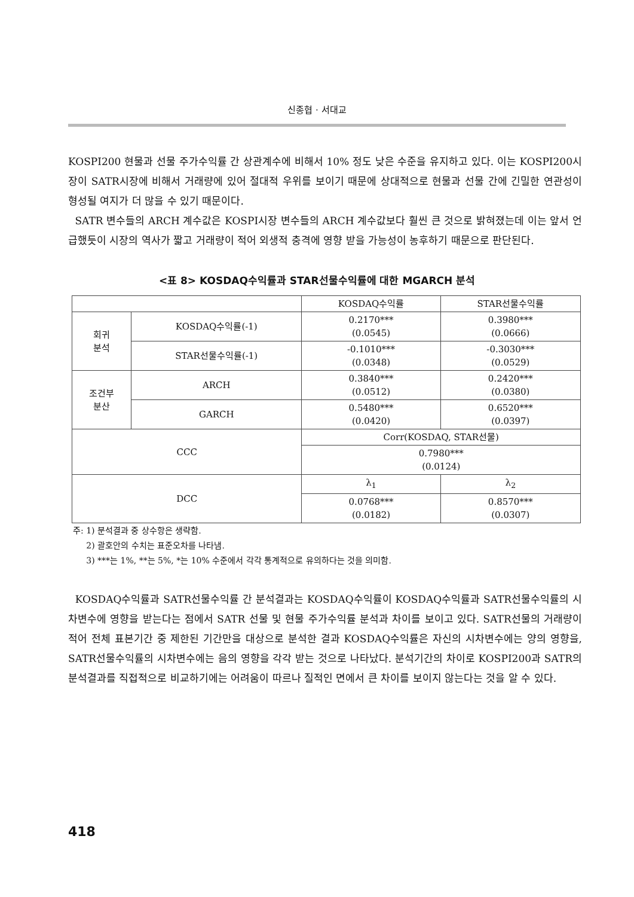신종협 · 서대교
KOSPI200 현물과 선물 주가수익률 간 상관계수에 비해서 10% 정도 낮은 수준을 유지하고 있다. 이는 KOSPI200시장이 SATR시장에 비해서 거래량에 있어 절대적 우위를 보이기 때문에 상대적으로 현물과 선물 간에 긴밀한 연관성이 형성될 여지가 더 많을 수 있기 때문이다.
SATR 변수들의 ARCH 계수값은 KOSPI시장 변수들의 ARCH 계수값보다 훨씬 큰 것으로 밝혀졌는데 이는 앞서 언급했듯이 시장의 역사가 짧고 거래량이 적어 외생적 충격에 영향 받을 가능성이 농후하기 때문으로 판단된다.
<표 8> KOSDAQ수익률과 STAR선물수익률에 대한 MGARCH 분석
| | | KOSDAQ수익률 | STAR선물수익률 |
| --- | --- | --- | --- |
| 회귀 분석 | KOSDAQ수익률(-1) | 0.2170*** (0.0545) | 0.3980*** (0.0666) |
| | STAR선물수익률(-1) | -0.1010*** (0.0348) | -0.3030*** (0.0529) |
| 조건부 분산 | ARCH | 0.3840*** (0.0512) | 0.2420*** (0.0380) |
| | GARCH | 0.5480*** (0.0420) | 0.6520*** (0.0397) |
| CCC | | Corr(KOSDAQ, STAR선물) | |
| | | 0.7980*** (0.0124) | |
| DCC | | λ<sub>1</sub> | λ<sub>2</sub> |
| | | 0.0768*** (0.0182) | 0.8570*** (0.0307) |
주: 1) 분석결과 중 상수항은 생략함.
2) 괄호안의 수치는 표준오차를 나타냄.
3) ***는 1%, **는 5%, *는 10% 수준에서 각각 통계적으로 유의하다는 것을 의미함.
KOSDAQ수익률과 SATR선물수익률 간 분석결과는 KOSDAQ수익률이 KOSDAQ수익률과 SATR선물수익률의 시차변수에 영향을 받는다는 점에서 SATR 선물 및 현물 주가수익률 분석과 차이를 보이고 있다. SATR선물의 거래량이 적어 전체 표본기간 중 제한된 기간만을 대상으로 분석한 결과 KOSDAQ수익률은 자신의 시차변수에는 양의 영향을, SATR선물수익률의 시차변수에는 음의 영향을 각각 받는 것으로 나타났다. 분석기간의 차이로 KOSPI200과 SATR의 분석결과를 직접적으로 비교하기에는 어려움이 따르나 질적인 면에서 큰 차이를 보이지 않는다는 것을 알 수 있다.
418